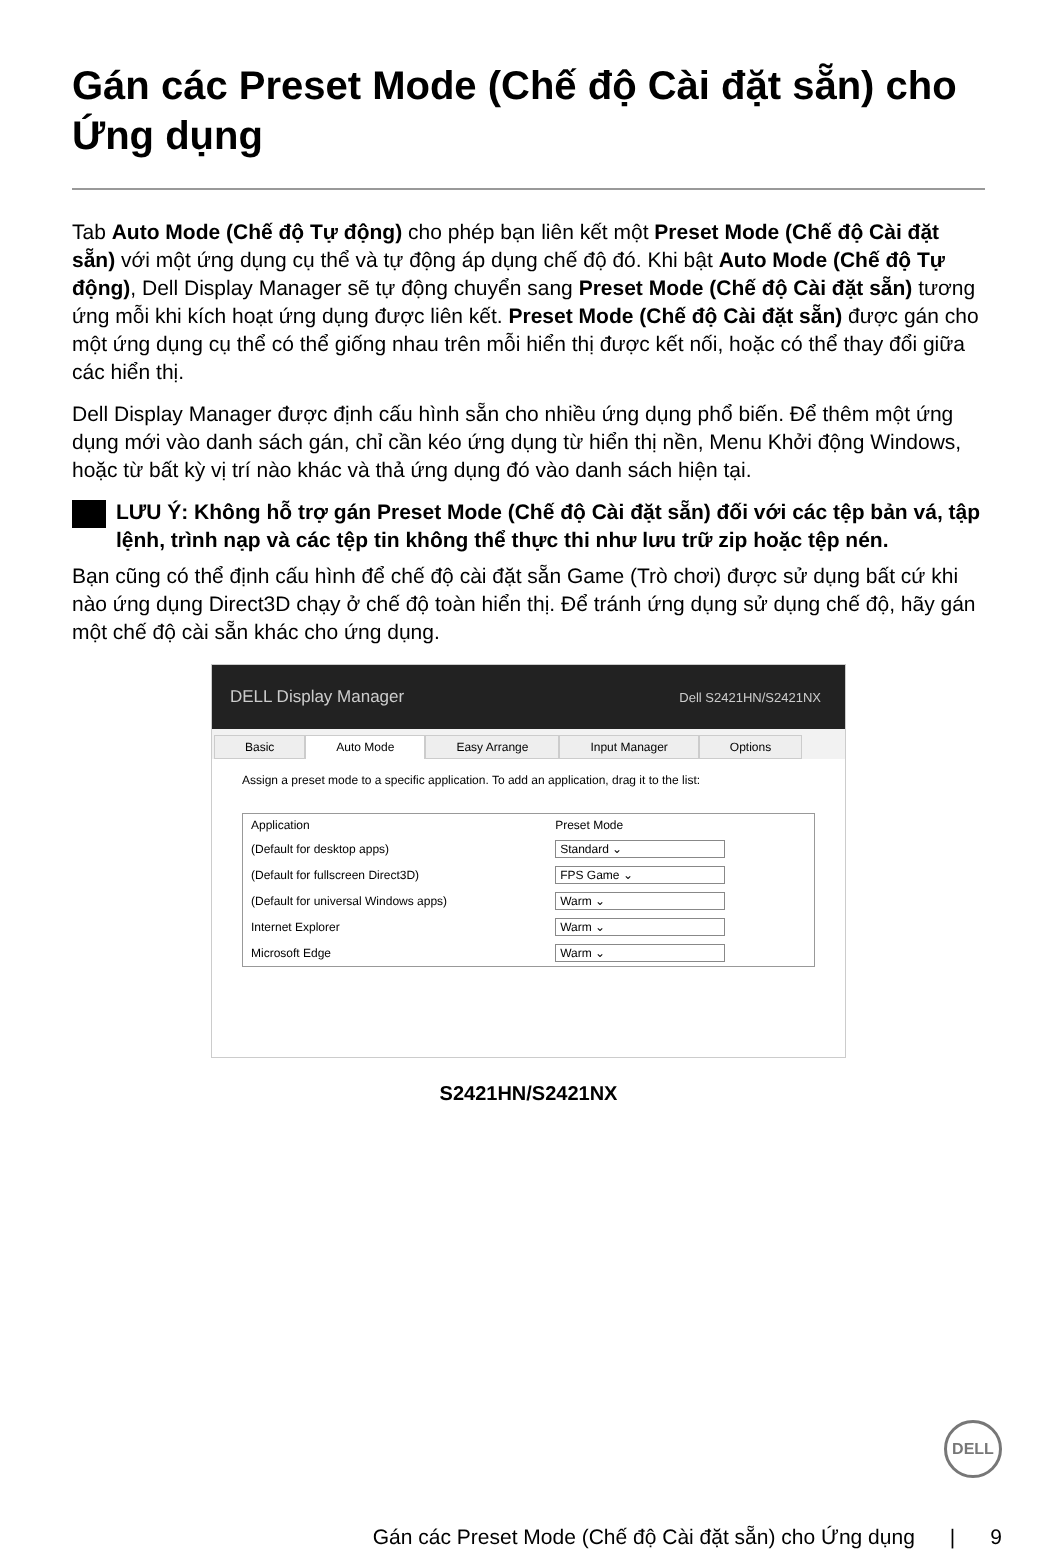Gán các Preset Mode (Chế độ Cài đặt sẵn) cho Ứng dụng
Tab Auto Mode (Chế độ Tự động) cho phép bạn liên kết một Preset Mode (Chế độ Cài đặt sẵn) với một ứng dụng cụ thể và tự động áp dụng chế độ đó. Khi bật Auto Mode (Chế độ Tự động), Dell Display Manager sẽ tự động chuyển sang Preset Mode (Chế độ Cài đặt sẵn) tương ứng mỗi khi kích hoạt ứng dụng được liên kết. Preset Mode (Chế độ Cài đặt sẵn) được gán cho một ứng dụng cụ thể có thể giống nhau trên mỗi hiển thị được kết nối, hoặc có thể thay đổi giữa các hiển thị.
Dell Display Manager được định cấu hình sẵn cho nhiều ứng dụng phổ biến. Để thêm một ứng dụng mới vào danh sách gán, chỉ cần kéo ứng dụng từ hiển thị nền, Menu Khởi động Windows, hoặc từ bất kỳ vị trí nào khác và thả ứng dụng đó vào danh sách hiện tại.
LƯU Ý: Không hỗ trợ gán Preset Mode (Chế độ Cài đặt sẵn) đối với các tệp bản vá, tập lệnh, trình nạp và các tệp tin không thể thực thi như lưu trữ zip hoặc tệp nén.
Bạn cũng có thể định cấu hình để chế độ cài đặt sẵn Game (Trò chơi) được sử dụng bất cứ khi nào ứng dụng Direct3D chạy ở chế độ toàn hiển thị. Để tránh ứng dụng sử dụng chế độ, hãy gán một chế độ cài sẵn khác cho ứng dụng.
DELL Display Manager Dell S2421HN/S2421NX
Basic Auto Mode Easy Arrange Input Manager Options
Assign a preset mode to a specific application. To add an application, drag it to the list:
| Application | Preset Mode |
| --- | --- |
| (Default for desktop apps) | Standard ⌄ |
| (Default for fullscreen Direct3D) | FPS Game ⌄ |
| (Default for universal Windows apps) | Warm ⌄ |
| Internet Explorer | Warm ⌄ |
| Microsoft Edge | Warm ⌄ |
S2421HN/S2421NX
DELL
Gán các Preset Mode (Chế độ Cài đặt sẵn) cho Ứng dụng | 9